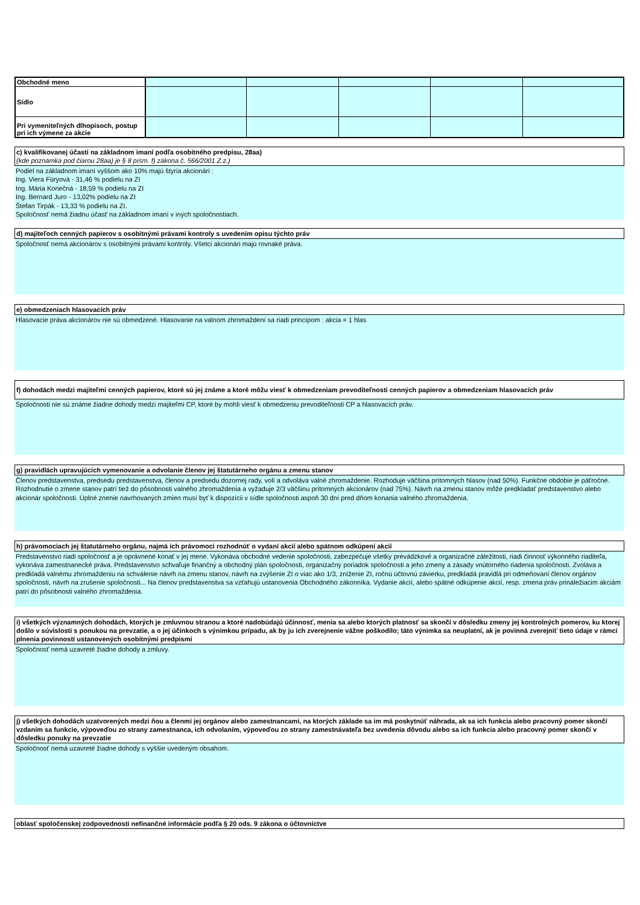| Obchodné meno | | | | | |
| Sídlo | | | | | |
| Pri vymeniteľných dlhopisoch, postup pri ich výmene za akcie | | | | | |
c) kvalifikovanej účasti na základnom imaní podľa osobitného predpisu, 28aa)
(kde poznámka pod čiarou 28aa) je § 8 písm. f) zákona č. 566/2001 Z.z.)
Podiel na základnom imaní vyššom ako 10% majú štyria akcionári :
Ing. Viera Füryová - 31,46 % podielu na ZI
Ing. Mária Konečná - 18,59 % podielu na ZI
Ing. Bernard Juro - 13,02% podielu na ZI
Štefan Tirpák - 13,33 % podielu na ZI.
Spoločnosť nemá žiadnu účasť na základnom imaní v iných spoločnostiach.
d) majiteľoch cenných papierov s osobitnými právami kontroly s uvedením opisu týchto práv
Spoločnosť nemá akcionárov s osobitnými právami kontroly. Všetci akcionári majú rovnaké práva.
e) obmedzeniach hlasovacích práv
Hlasovacie práva akcionárov nie sú obmedzené. Hlasovanie na valnom zhromaždení sa riadi princípom : akcia = 1 hlas
f) dohodách medzi majiteľmi cenných papierov, ktoré sú jej známe a ktoré môžu viesť k obmedzeniam prevoditeľnosti cenných papierov a obmedzeniam hlasovacích práv
Spoločnosti nie sú známe žiadne dohody medzi majiteľmi CP, ktoré by mohli viesť k obmedzeniu prevoditeľnosti CP a hlasovacích práv.
g) pravidlách upravujúcich vymenovanie a odvolanie členov jej štatutárneho orgánu a zmenu stanov
Členov predstavenstva, predsedu predstavenstva, členov a predsedu dozornej rady, volí a odvoláva valné zhromaždenie. Rozhoduje väčšina prítomných hlasov (nad 50%). Funkčné obdobie je päťročné. Rozhodnutie o zmene stanov patrí tiež do pôsobnosti valného zhromaždenia a vyžaduje 2/3 väčšinu prítomných akcionárov (nad 75%). Návrh na zmenu stanov môže predkladať predstavenstvo alebo akcionár spoločnosti. Úplné znenie navrhovaných zmien musí byť k dispozícii v sídle spoločnosti aspoň 30 dní pred dňom konania valného zhromaždenia.
h) právomociach jej štatutárneho orgánu, najmä ich právomoci rozhodnúť o vydaní akcií alebo spätnom odkúpení akcií
Predstavenstvo riadi spoločnosť a je oprávnené konať v jej mene. Vykonáva obchodné vedenie spoločnosti, zabezpečuje všetky prevádzkové a organizačné záležitosti, riadi činnosť výkonného riaditeľa, vykonáva zamestnanecké práva. Predstavenstvo schvaľuje finančný a obchodný plán spoločnosti, organizačný poriadok spoločnosti a jeho zmeny a zásady vnútorného riadenia spoločnosti. Zvoláva a predkladá valnému zhromaždeniu na schválenie návrh na zmenu stanov, návrh na zvýšenie ZI o viac ako 1/3, zníženie ZI, ročnú účtovnú závierku, predkladá pravidlá pri odmeňovaní členov orgánov spoločnosti, návrh na zrušenie spoločnosti... Na členov predstavenstva sa vzťahujú ustanovenia Obchodného zákonníka. Vydanie akcií, alebo spätné odkúpenie akcií, resp. zmena práv prináležiacim akciám patrí do pôsobnosti valného zhromaždenia.
i) všetkých významných dohodách, ktorých je zmluvnou stranou a ktoré nadobúdajú účinnosť, menia sa alebo ktorých platnosť sa skončí v dôsledku zmeny jej kontrolných pomerov, ku ktorej došlo v súvislosti s ponukou na prevzatie, a o jej účinkoch s výnimkou prípadu, ak by ju ich zverejnenie vážne poškodilo; táto výnimka sa neuplatní, ak je povinná zverejniť tieto údaje v rámci plnenia povinností ustanovených osobitnými predpismi
Spoločnosť nemá uzavreté žiadne dohody a zmluvy.
j) všetkých dohodách uzatvorených medzi ňou a členmi jej orgánov alebo zamestnancami, na ktorých základe sa im má poskytnúť náhrada, ak sa ich funkcia alebo pracovný pomer skončí vzdaním sa funkcie, výpoveďou zo strany zamestnanca, ich odvolaním, výpoveďou zo strany zamestnávateľa bez uvedenia dôvodu alebo sa ich funkcia alebo pracovný pomer skončí v dôsledku ponuky na prevzatie
Spoločnosť nemá uzavreté žiadne dohody s vyššie uvedeným obsahom.
oblasť spoločenskej zodpovednosti nefinančné informácie podľa § 20 ods. 9 zákona o účtovníctve